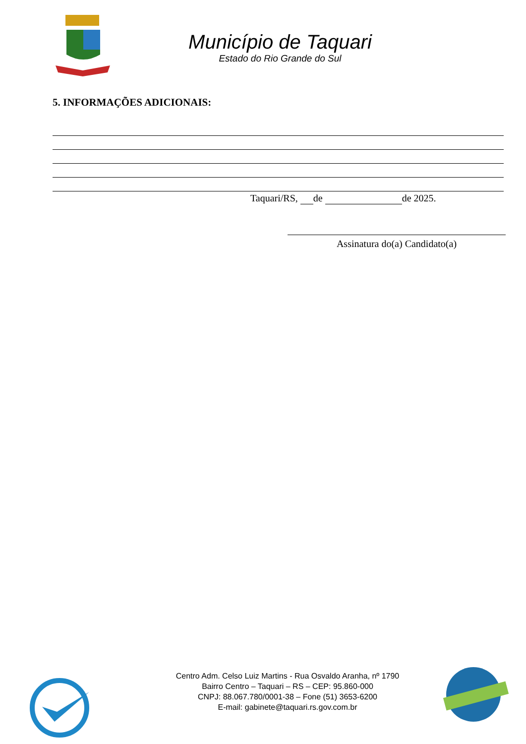Município de Taquari
Estado do Rio Grande do Sul
5. INFORMAÇÕES ADICIONAIS:
Taquari/RS, de de 2025.
Assinatura do(a) Candidato(a)
Centro Adm. Celso Luiz Martins - Rua Osvaldo Aranha, nº 1790
Bairro Centro – Taquari – RS – CEP: 95.860-000
CNPJ: 88.067.780/0001-38 – Fone (51) 3653-6200
E-mail: gabinete@taquari.rs.gov.com.br